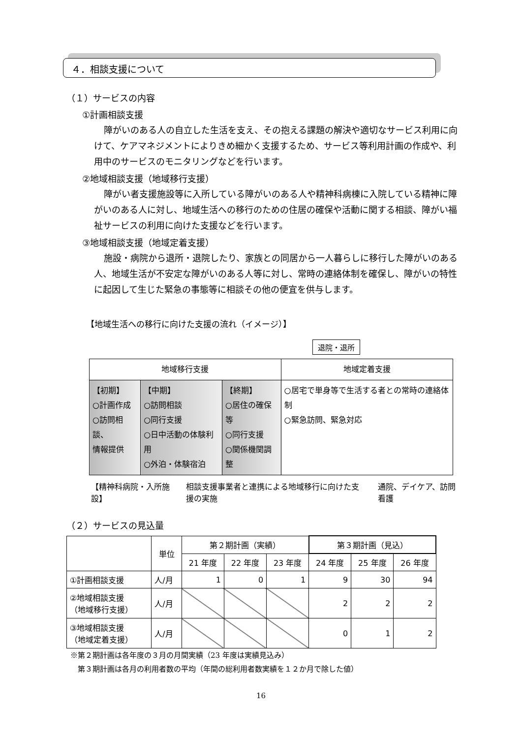４．相談支援について
（１）サービスの内容
①計画相談支援
障がいのある人の自立した生活を支え、その抱える課題の解決や適切なサービス利用に向けて、ケアマネジメントによりきめ細かく支援するため、サービス等利用計画の作成や、利用中のサービスのモニタリングなどを行います。
②地域相談支援（地域移行支援）
障がい者支援施設等に入所している障がいのある人や精神科病棟に入院している精神に障がいのある人に対し、地域生活への移行のための住居の確保や活動に関する相談、障がい福祉サービスの利用に向けた支援などを行います。
③地域相談支援（地域定着支援）
施設・病院から退所・退院したり、家族との同居から一人暮らしに移行した障がいのある人、地域生活が不安定な障がいのある人等に対し、常時の連絡体制を確保し、障がいの特性に起因して生じた緊急の事態等に相談その他の便宜を供与します。
【地域生活への移行に向けた支援の流れ（イメージ）】
退院・退所
| 地域移行支援 | | | 地域定着支援 |
| 【初期】 ○計画作成 ○訪問相談、 情報提供 | 【中期】 ○訪問相談 ○同行支援 ○日中活動の体験利用 ○外泊・体験宿泊 | 【終期】 ○居住の確保等 ○同行支援 ○関係機関調整 | ○居宅で単身等で生活する者との常時の連絡体制 ○緊急訪問、緊急対応 |
【精神科病院・入所施設】 相談支援事業者と連携による地域移行に向けた支援の実施 通院、デイケア、訪問看護
（２）サービスの見込量
| | 単位 | 第２期計画（実績） | | | 第３期計画（見込） | | |
| --- | --- | --- | --- | --- | --- | --- | --- |
| | | 21 年度 | 22 年度 | 23 年度 | 24 年度 | 25 年度 | 26 年度 |
| ①計画相談支援 | 人/月 | 1 | 0 | 1 | 9 | 30 | 94 |
| ②地域相談支援 （地域移行支援） | 人/月 | | | | 2 | 2 | 2 |
| ③地域相談支援 （地域定着支援） | 人/月 | | | | 0 | 1 | 2 |
※第２期計画は各年度の３月の月間実績（23 年度は実績見込み）
　第３期計画は各月の利用者数の平均（年間の総利用者数実績を１２か月で除した値）
16